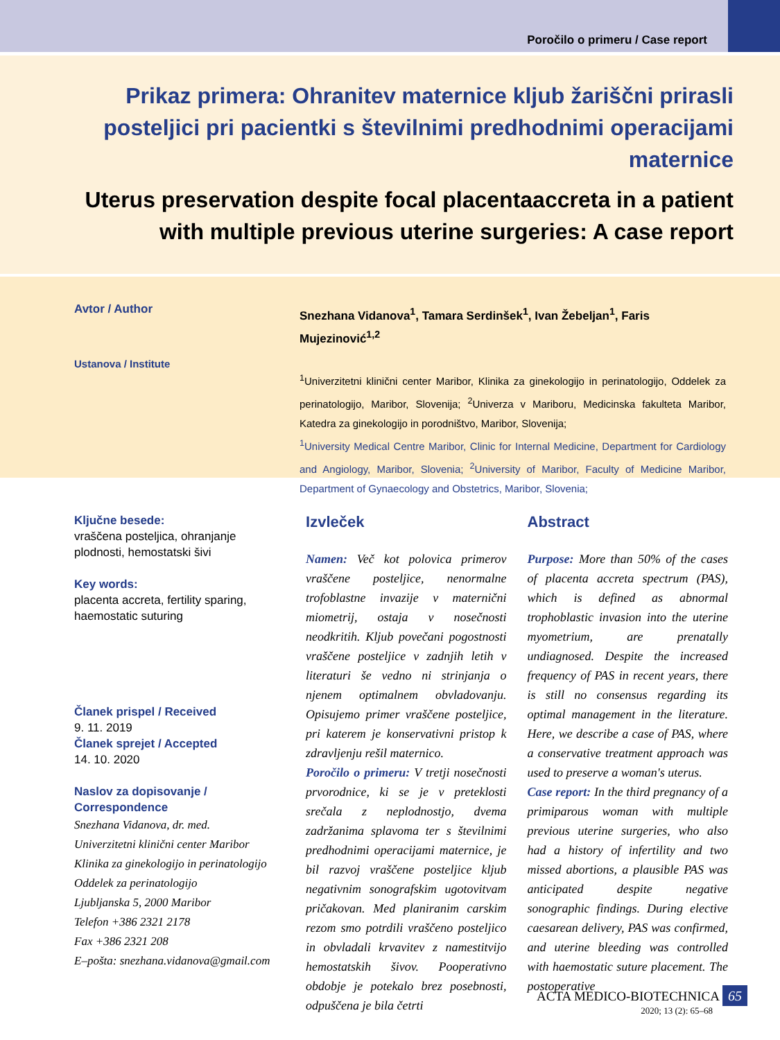Poročilo o primeru / Case report
Prikaz primera: Ohranitev maternice kljub žariščni prirasli posteljici pri pacientki s številnimi predhodnimi operacijami maternice
Uterus preservation despite focal placentaaccreta in a patient with multiple previous uterine surgeries: A case report
Avtor / Author
Ustanova / Institute
Snezhana Vidanova<sup>1</sup>, Tamara Serdinšek<sup>1</sup>, Ivan Žebeljan<sup>1</sup>, Faris Mujezinović<sup>1,2</sup>
<sup>1</sup> Univerzitetni klinični center Maribor, Klinika za ginekologijo in perinatologijo, Oddelek za perinatologijo, Maribor, Slovenija; <sup>2</sup>Univerza v Mariboru, Medicinska fakulteta Maribor, Katedra za ginekologijo in porodništvo, Maribor, Slovenija;
<sup>1</sup> University Medical Centre Maribor, Clinic for Internal Medicine, Department for Cardiology and Angiology, Maribor, Slovenia; <sup>2</sup>University of Maribor, Faculty of Medicine Maribor, Department of Gynaecology and Obstetrics, Maribor, Slovenia;
Ključne besede:
vraščena posteljica, ohranjanje plodnosti, hemostatski šivi
Key words:
placenta accreta, fertility sparing, haemostatic suturing
Članek prispel / Received
9. 11. 2019
Članek sprejet / Accepted
14. 10. 2020
Naslov za dopisovanje / Correspondence
Snezhana Vidanova, dr. med.
Univerzitetni klinični center Maribor
Klinika za ginekologijo in perinatologijo
Oddelek za perinatologijo
Ljubljanska 5, 2000 Maribor
Telefon +386 2321 2178
Fax +386 2321 208
E–pošta: snezhana.vidanova@gmail.com
Izvleček
Namen: Več kot polovica primerov vraščene posteljice, nenormalne trofoblastne invazije v maternični miometrij, ostaja v nosečnosti neodkritih. Kljub povečani pogostnosti vraščene posteljice v zadnjih letih v literaturi še vedno ni strinjanja o njenem optimalnem obvladovanju. Opisujemo primer vraščene posteljice, pri katerem je konservativni pristop k zdravljenju rešil maternico.
Poročilo o primeru: V tretji nosečnosti prvorodnice, ki se je v preteklosti srečala z neplodnostjo, dvema zadržanima splavoma ter s številnimi predhodnimi operacijami maternice, je bil razvoj vraščene posteljice kljub negativnim sonografskim ugotovitvam pričakovan. Med planiranim carskim rezom smo potrdili vraščeno posteljico in obvladali krvavitev z namestitvijo hemostatskih šivov. Pooperativno obdobje je potekalo brez posebnosti, odpuščena je bila četrti
Abstract
Purpose: More than 50% of the cases of placenta accreta spectrum (PAS), which is defined as abnormal trophoblastic invasion into the uterine myometrium, are prenatally undiagnosed. Despite the increased frequency of PAS in recent years, there is still no consensus regarding its optimal management in the literature. Here, we describe a case of PAS, where a conservative treatment approach was used to preserve a woman's uterus.
Case report: In the third pregnancy of a primiparous woman with multiple previous uterine surgeries, who also had a history of infertility and two missed abortions, a plausible PAS was anticipated despite negative sonographic findings. During elective caesarean delivery, PAS was confirmed, and uterine bleeding was controlled with haemostatic suture placement. The postoperative
ACTA MEDICO-BIOTECHNICA 65
2020; 13 (2): 65–68